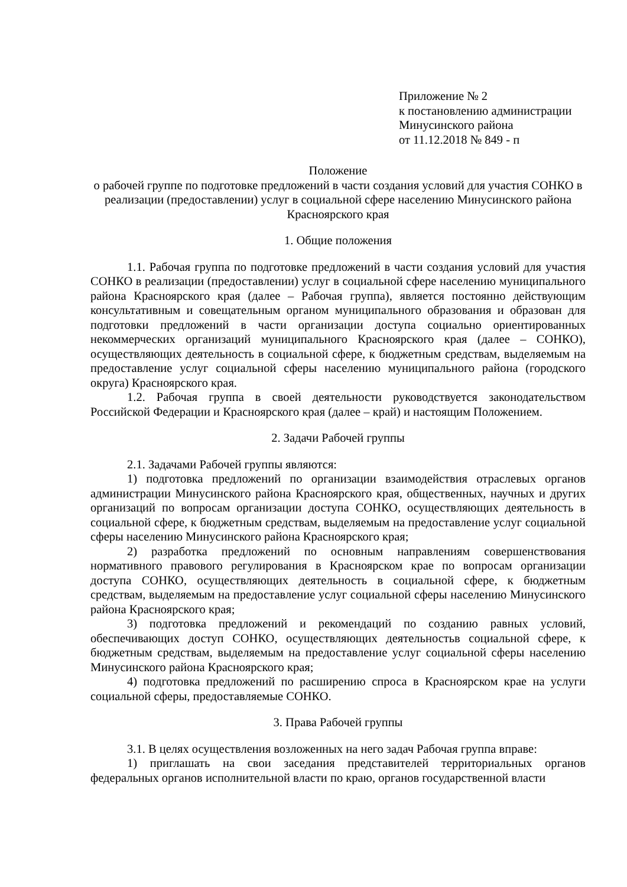Приложение № 2
к постановлению администрации
Минусинского района
от 11.12.2018 № 849 - п
Положение
о рабочей группе по подготовке предложений в части создания условий для участия СОНКО в реализации (предоставлении) услуг в социальной сфере населению Минусинского района Красноярского края
1. Общие положения
1.1. Рабочая группа по подготовке предложений в части создания условий для участия СОНКО в реализации (предоставлении) услуг в социальной сфере населению муниципального района Красноярского края (далее – Рабочая группа), является постоянно действующим консультативным и совещательным органом муниципального образования и образован для подготовки предложений в части организации доступа социально ориентированных некоммерческих организаций муниципального Красноярского края (далее – СОНКО), осуществляющих деятельность в социальной сфере, к бюджетным средствам, выделяемым на предоставление услуг социальной сферы населению муниципального района (городского округа) Красноярского края.
1.2. Рабочая группа в своей деятельности руководствуется законодательством Российской Федерации и Красноярского края (далее – край) и настоящим Положением.
2. Задачи Рабочей группы
2.1. Задачами Рабочей группы являются:
1) подготовка предложений по организации взаимодействия отраслевых органов администрации Минусинского района Красноярского края, общественных, научных и других организаций по вопросам организации доступа СОНКО, осуществляющих деятельность в социальной сфере, к бюджетным средствам, выделяемым на предоставление услуг социальной сферы населению Минусинского района Красноярского края;
2) разработка предложений по основным направлениям совершенствования нормативного правового регулирования в Красноярском крае по вопросам организации доступа СОНКО, осуществляющих деятельность в социальной сфере, к бюджетным средствам, выделяемым на предоставление услуг социальной сферы населению Минусинского района Красноярского края;
3) подготовка предложений и рекомендаций по созданию равных условий, обеспечивающих доступ СОНКО, осуществляющих деятельностьв социальной сфере, к бюджетным средствам, выделяемым на предоставление услуг социальной сферы населению Минусинского района Красноярского края;
4) подготовка предложений по расширению спроса в Красноярском крае на услуги социальной сферы, предоставляемые СОНКО.
3. Права Рабочей группы
3.1. В целях осуществления возложенных на него задач Рабочая группа вправе:
1) приглашать на свои заседания представителей территориальных органов федеральных органов исполнительной власти по краю, органов государственной власти